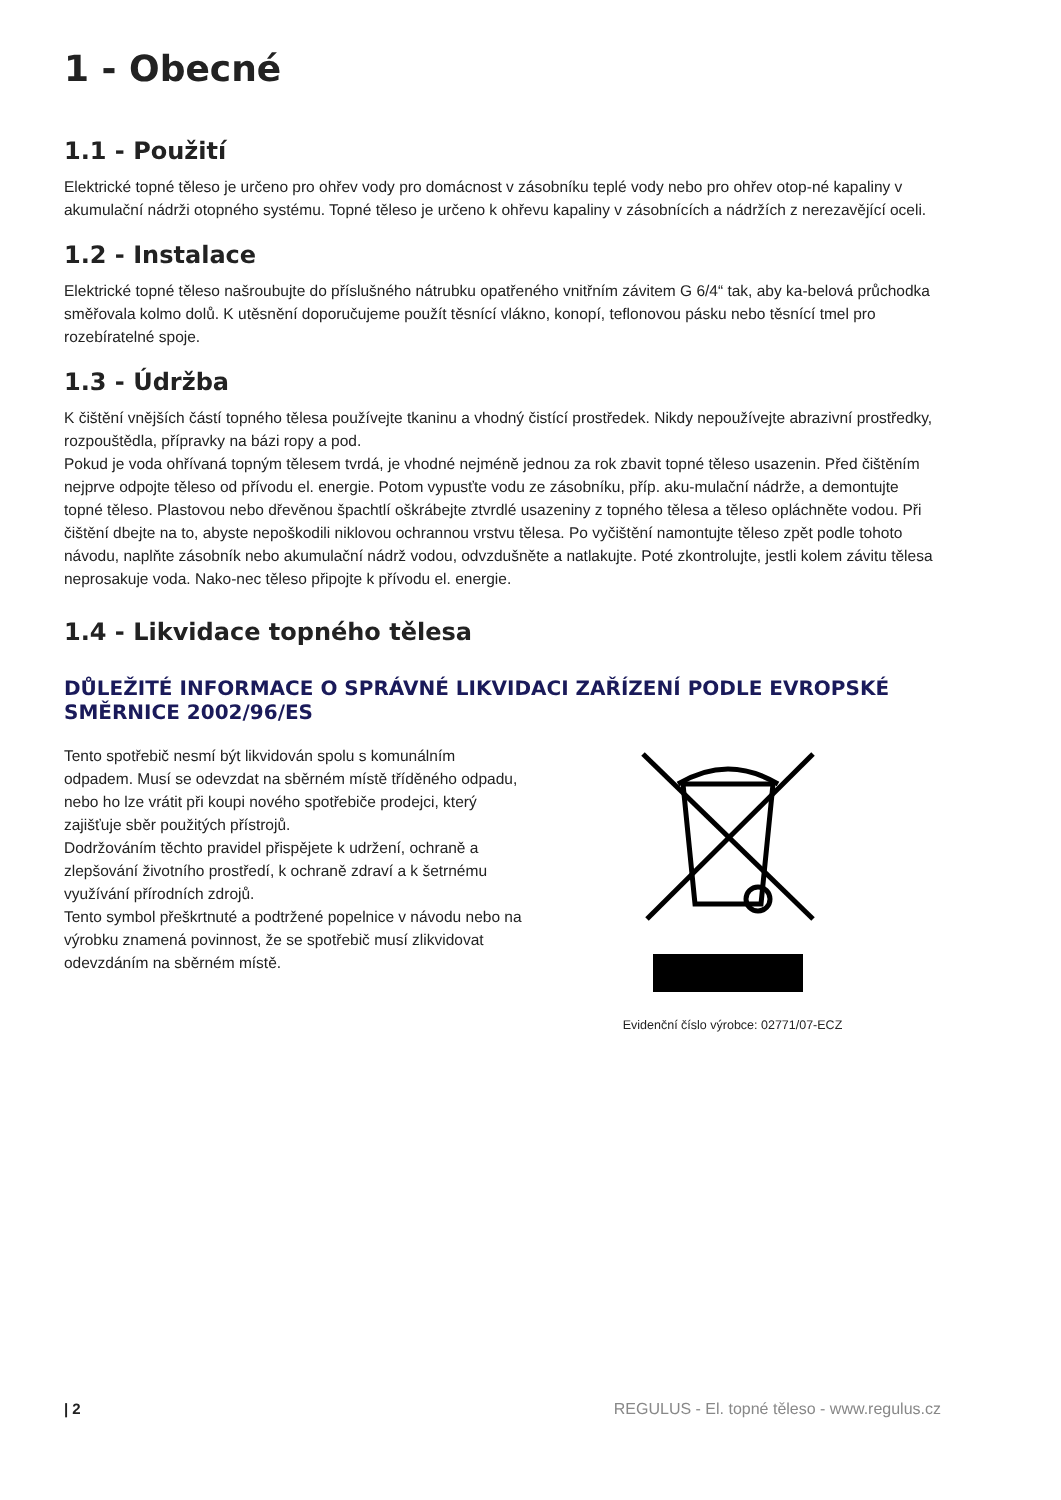1 - Obecné
1.1 - Použití
Elektrické topné těleso je určeno pro ohřev vody pro domácnost v zásobníku teplé vody nebo pro ohřev otop-né kapaliny v akumulační nádrži otopného systému. Topné těleso je určeno k ohřevu kapaliny v zásobnících a nádržích z nerezavějící oceli.
1.2 - Instalace
Elektrické topné těleso našroubujte do příslušného nátrubku opatřeného vnitřním závitem G 6/4“ tak, aby ka-belová průchodka směřovala kolmo dolů. K utěsnění doporučujeme použít těsnící vlákno, konopí, teflonovou pásku nebo těsnící tmel pro rozebíratelné spoje.
1.3 - Údržba
K čištění vnějších částí topného tělesa používejte tkaninu a vhodný čistící prostředek. Nikdy nepoužívejte abrazivní prostředky, rozpouštědla, přípravky na bázi ropy a pod.
Pokud je voda ohřívaná topným tělesem tvrdá, je vhodné nejméně jednou za rok zbavit topné těleso usazenin. Před čištěním nejprve odpojte těleso od přívodu el. energie. Potom vypusťte vodu ze zásobníku, příp. aku-mulační nádrže, a demontujte topné těleso. Plastovou nebo dřevěnou špachtlí oškrábejte ztvrdlé usazeniny z topného tělesa a těleso opláchněte vodou. Při čištění dbejte na to, abyste nepoškodili niklovou ochrannou vrstvu tělesa. Po vyčištění namontujte těleso zpět podle tohoto návodu, naplňte zásobník nebo akumulační nádrž vodou, odvzdušněte a natlakujte. Poté zkontrolujte, jestli kolem závitu tělesa neprosakuje voda. Nako-nec těleso připojte k přívodu el. energie.
1.4 - Likvidace topného tělesa
DŮLEŽITÉ INFORMACE O SPRÁVNÉ LIKVIDACI ZAŘÍZENÍ PODLE EVROPSKÉ SMĚRNICE 2002/96/ES
Tento spotřebič nesmí být likvidován spolu s komunálním odpadem. Musí se odevzdat na sběrném místě tříděného odpadu, nebo ho lze vrátit při koupi nového spotřebiče prodejci, který zajišťuje sběr použitých přístrojů.
Dodržováním těchto pravidel přispějete k udržení, ochraně a zlepšování životního prostředí, k ochraně zdraví a k šetrnému využívání přírodních zdrojů.
Tento symbol přeškrtnuté a podtržené popelnice v návodu nebo na výrobku znamená povinnost, že se spotřebič musí zlikvidovat odevzdáním na sběrném místě.
Evidenční číslo výrobce: 02771/07-ECZ
| 2 REGULUS - El. topné těleso - www.regulus.cz